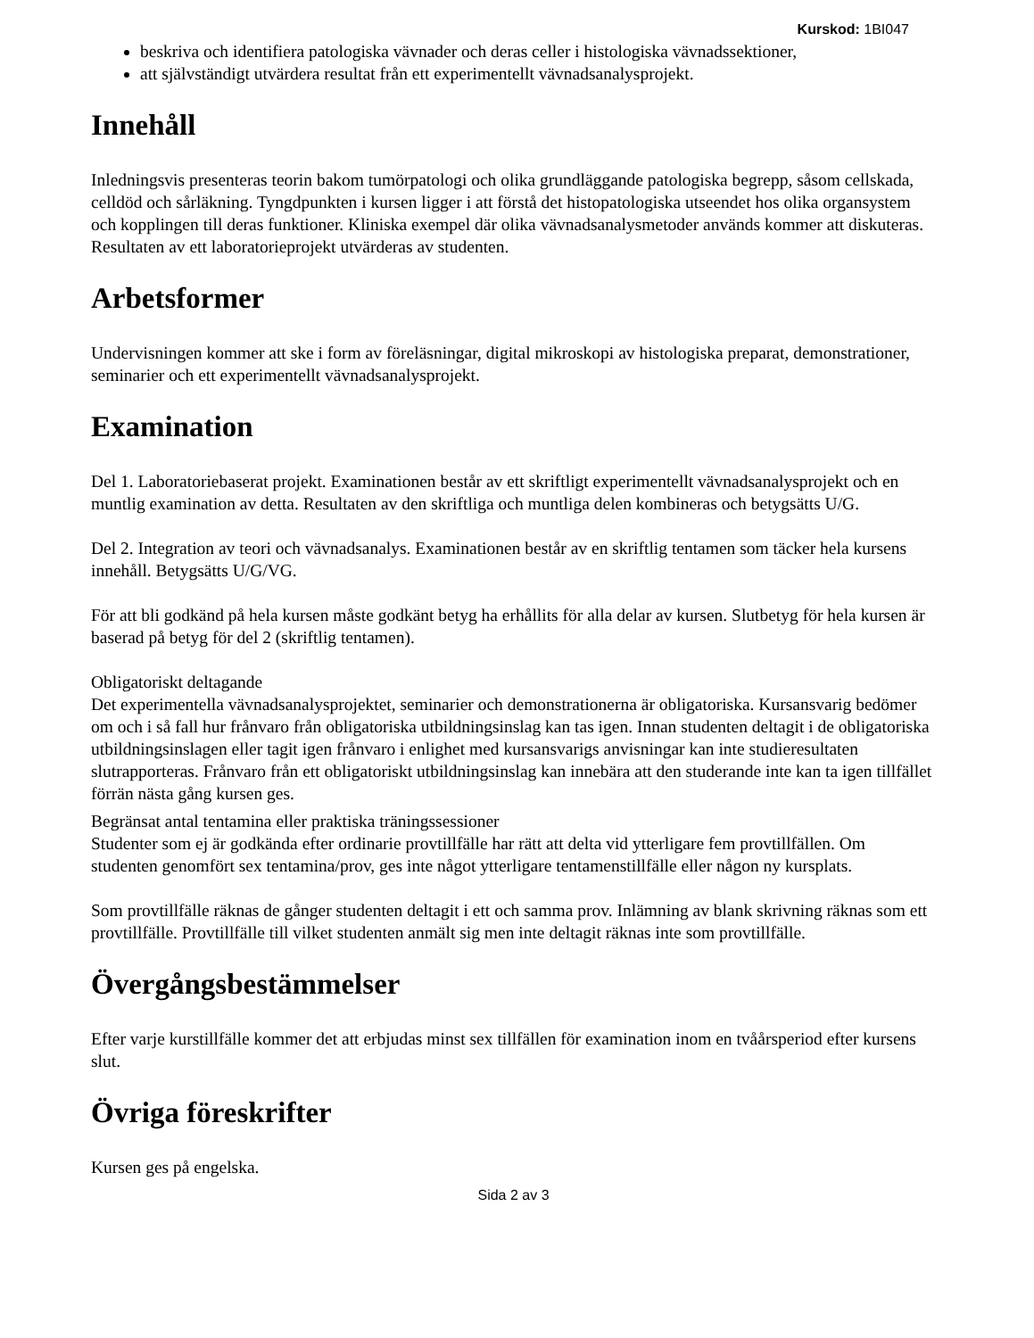Kurskod: 1BI047
beskriva och identifiera patologiska vävnader och deras celler i histologiska vävnadssektioner,
att självständigt utvärdera resultat från ett experimentellt vävnadsanalysprojekt.
Innehåll
Inledningsvis presenteras teorin bakom tumörpatologi och olika grundläggande patologiska begrepp, såsom cellskada, celldöd och sårläkning. Tyngdpunkten i kursen ligger i att förstå det histopatologiska utseendet hos olika organsystem och kopplingen till deras funktioner. Kliniska exempel där olika vävnadsanalysmetoder används kommer att diskuteras. Resultaten av ett laboratorieprojekt utvärderas av studenten.
Arbetsformer
Undervisningen kommer att ske i form av föreläsningar, digital mikroskopi av histologiska preparat, demonstrationer, seminarier och ett experimentellt vävnadsanalysprojekt.
Examination
Del 1. Laboratoriebaserat projekt. Examinationen består av ett skriftligt experimentellt vävnadsanalysprojekt och en muntlig examination av detta. Resultaten av den skriftliga och muntliga delen kombineras och betygsätts U/G.
Del 2. Integration av teori och vävnadsanalys. Examinationen består av en skriftlig tentamen som täcker hela kursens innehåll. Betygsätts U/G/VG.
För att bli godkänd på hela kursen måste godkänt betyg ha erhållits för alla delar av kursen. Slutbetyg för hela kursen är baserad på betyg för del 2 (skriftlig tentamen).
Obligatoriskt deltagande
Det experimentella vävnadsanalysprojektet, seminarier och demonstrationerna är obligatoriska. Kursansvarig bedömer om och i så fall hur frånvaro från obligatoriska utbildningsinslag kan tas igen. Innan studenten deltagit i de obligatoriska utbildningsinslagen eller tagit igen frånvaro i enlighet med kursansvarigs anvisningar kan inte studieresultaten slutrapporteras. Frånvaro från ett obligatoriskt utbildningsinslag kan innebära att den studerande inte kan ta igen tillfället förrän nästa gång kursen ges.
Begränsat antal tentamina eller praktiska träningssessioner
Studenter som ej är godkända efter ordinarie provtillfälle har rätt att delta vid ytterligare fem provtillfällen. Om studenten genomfört sex tentamina/prov, ges inte något ytterligare tentamenstillfälle eller någon ny kursplats.
Som provtillfälle räknas de gånger studenten deltagit i ett och samma prov. Inlämning av blank skrivning räknas som ett provtillfälle. Provtillfälle till vilket studenten anmält sig men inte deltagit räknas inte som provtillfälle.
Övergångsbestämmelser
Efter varje kurstillfälle kommer det att erbjudas minst sex tillfällen för examination inom en tvåårsperiod efter kursens slut.
Övriga föreskrifter
Kursen ges på engelska.
Sida 2 av 3